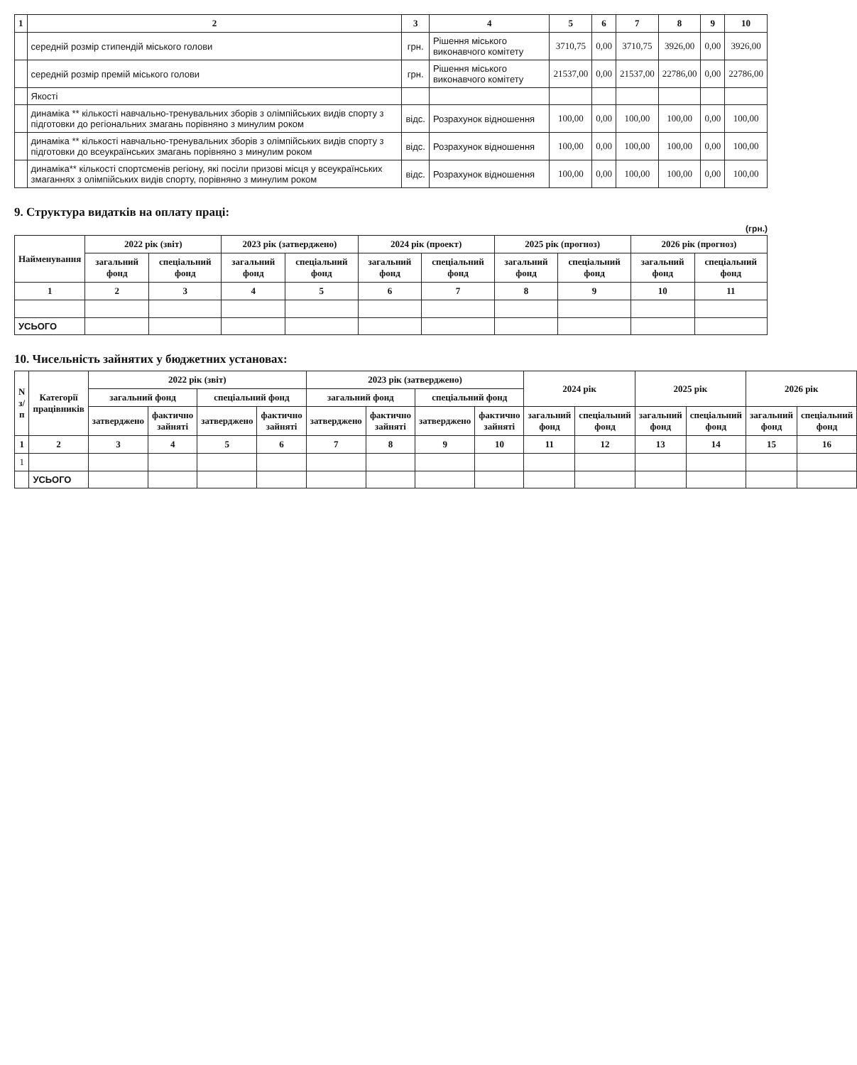| 1 | 2 | 3 | 4 | 5 | 6 | 7 | 8 | 9 | 10 |
| --- | --- | --- | --- | --- | --- | --- | --- | --- | --- |
| | середній розмір стипендій міського голови | грн. | Рішення міського виконавчого комітету | 3710,75 | 0,00 | 3710,75 | 3926,00 | 0,00 | 3926,00 |
| | середній розмір премій міського голови | грн. | Рішення міського виконавчого комітету | 21537,00 | 0,00 | 21537,00 | 22786,00 | 0,00 | 22786,00 |
| | Якості | | | | | | | | |
| | динаміка ** кількості навчально-тренувальних зборів з олімпійських видів спорту з підготовки до регіональних змагань порівняно з минулим роком | відс. | Розрахунок відношення | 100,00 | 0,00 | 100,00 | 100,00 | 0,00 | 100,00 |
| | динаміка ** кількості навчально-тренувальних зборів з олімпійських видів спорту з підготовки до всеукраїнських змагань порівняно з минулим роком | відс. | Розрахунок відношення | 100,00 | 0,00 | 100,00 | 100,00 | 0,00 | 100,00 |
| | динаміка** кількості спортсменів регіону, які посіли призові місця у всеукраїнських змаганнях з олімпійських видів спорту, порівняно з минулим роком | відс. | Розрахунок відношення | 100,00 | 0,00 | 100,00 | 100,00 | 0,00 | 100,00 |
9. Структура видатків на оплату праці:
(грн.)
| Найменування | 2022 рік (звіт) | | 2023 рік (затверджено) | | 2024 рік (проект) | | 2025 рік (прогноз) | | 2026 рік (прогноз) | |
| --- | --- | --- | --- | --- | --- | --- | --- | --- | --- | --- |
| | загальний фонд | спеціальний фонд | загальний фонд | спеціальний фонд | загальний фонд | спеціальний фонд | загальний фонд | спеціальний фонд | загальний фонд | спеціальний фонд |
| 1 | 2 | 3 | 4 | 5 | 6 | 7 | 8 | 9 | 10 | 11 |
| УСЬОГО | | | | | | | | | | |
10. Чисельність зайнятих у бюджетних установах:
| N з/п | Категорії працівників | 2022 рік (звіт) | | | | 2023 рік (затверджено) | | | | 2024 рік | | 2025 рік | | 2026 рік | |
| --- | --- | --- | --- | --- | --- | --- | --- | --- | --- | --- | --- | --- | --- | --- | --- |
| | | загальний фонд | | спеціальний фонд | | загальний фонд | | спеціальний фонд | | | | | | | |
| | | затверджено | фактично зайняті | затверджено | фактично зайняті | затверджено | фактично зайняті | затверджено | фактично зайняті | загальний фонд | спеціальний фонд | загальний фонд | спеціальний фонд | загальний фонд | спеціальний фонд |
| 1 | 2 | 3 | 4 | 5 | 6 | 7 | 8 | 9 | 10 | 11 | 12 | 13 | 14 | 15 | 16 |
| 1 | | | | | | | | | | | | | | | |
| | УСЬОГО | | | | | | | | | | | | | | |